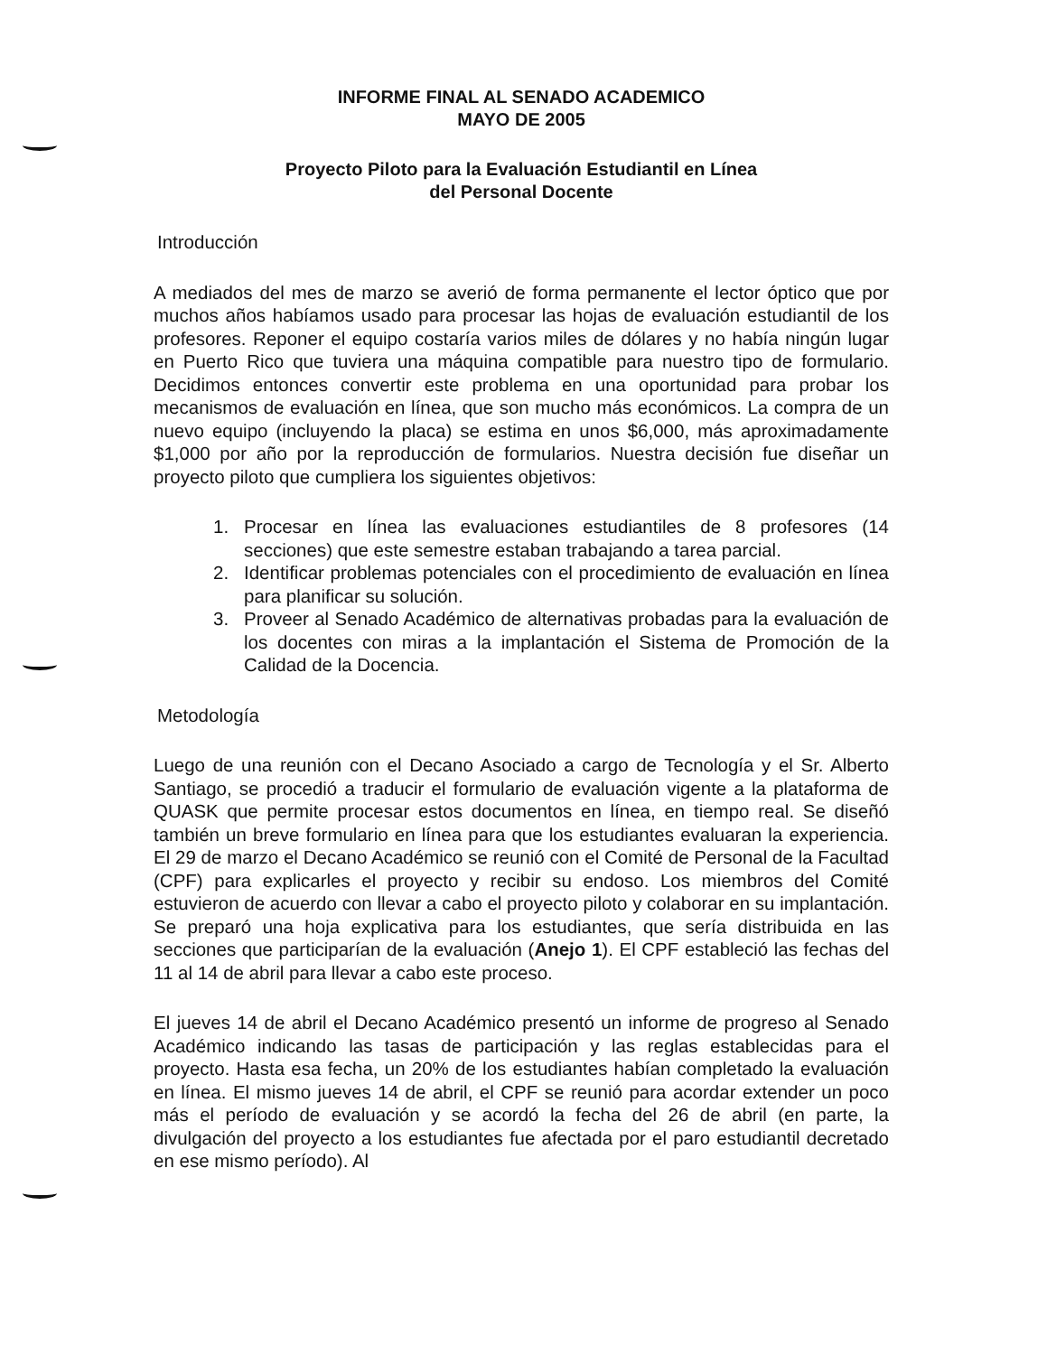INFORME FINAL AL SENADO ACADEMICO
MAYO DE 2005
Proyecto Piloto para la Evaluación Estudiantil en Línea
del Personal Docente
Introducción
A mediados del mes de marzo se averió de forma permanente el lector óptico que por muchos años habíamos usado para procesar las hojas de evaluación estudiantil de los profesores. Reponer el equipo costaría varios miles de dólares y no había ningún lugar en Puerto Rico que tuviera una máquina compatible para nuestro tipo de formulario. Decidimos entonces convertir este problema en una oportunidad para probar los mecanismos de evaluación en línea, que son mucho más económicos. La compra de un nuevo equipo (incluyendo la placa) se estima en unos $6,000, más aproximadamente $1,000 por año por la reproducción de formularios. Nuestra decisión fue diseñar un proyecto piloto que cumpliera los siguientes objetivos:
1. Procesar en línea las evaluaciones estudiantiles de 8 profesores (14 secciones) que este semestre estaban trabajando a tarea parcial.
2. Identificar problemas potenciales con el procedimiento de evaluación en línea para planificar su solución.
3. Proveer al Senado Académico de alternativas probadas para la evaluación de los docentes con miras a la implantación el Sistema de Promoción de la Calidad de la Docencia.
Metodología
Luego de una reunión con el Decano Asociado a cargo de Tecnología y el Sr. Alberto Santiago, se procedió a traducir el formulario de evaluación vigente a la plataforma de QUASK que permite procesar estos documentos en línea, en tiempo real. Se diseñó también un breve formulario en línea para que los estudiantes evaluaran la experiencia. El 29 de marzo el Decano Académico se reunió con el Comité de Personal de la Facultad (CPF) para explicarles el proyecto y recibir su endoso. Los miembros del Comité estuvieron de acuerdo con llevar a cabo el proyecto piloto y colaborar en su implantación. Se preparó una hoja explicativa para los estudiantes, que sería distribuida en las secciones que participarían de la evaluación (Anejo 1). El CPF estableció las fechas del 11 al 14 de abril para llevar a cabo este proceso.
El jueves 14 de abril el Decano Académico presentó un informe de progreso al Senado Académico indicando las tasas de participación y las reglas establecidas para el proyecto. Hasta esa fecha, un 20% de los estudiantes habían completado la evaluación en línea. El mismo jueves 14 de abril, el CPF se reunió para acordar extender un poco más el período de evaluación y se acordó la fecha del 26 de abril (en parte, la divulgación del proyecto a los estudiantes fue afectada por el paro estudiantil decretado en ese mismo período). Al